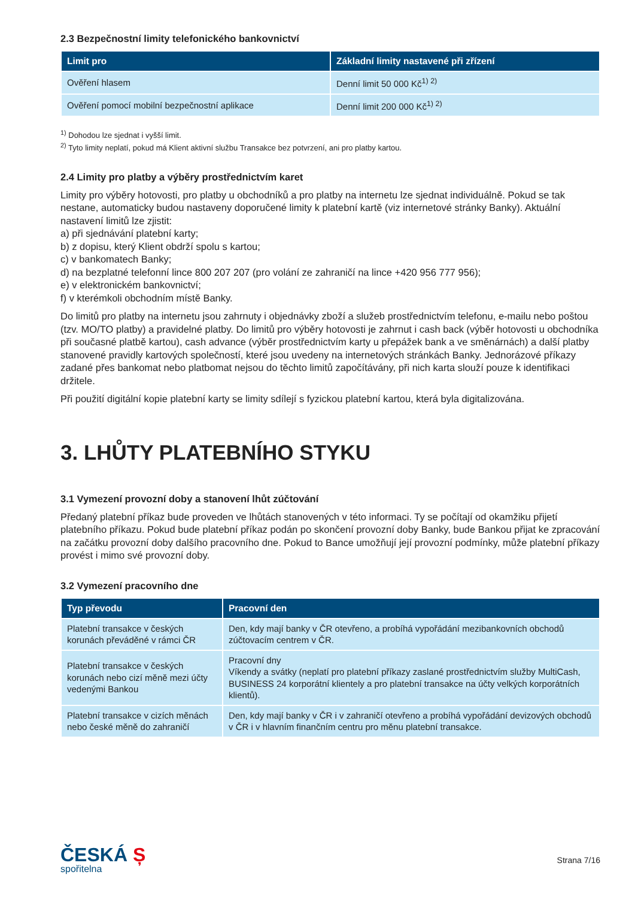2.3 Bezpečnostní limity telefonického bankovnictví
| Limit pro | Základní limity nastavené při zřízení |
| --- | --- |
| Ověření hlasem | Denní limit 50 000 Kč<sup>1) 2)</sup> |
| Ověření pomocí mobilní bezpečnostní aplikace | Denní limit 200 000 Kč<sup>1) 2)</sup> |
<sup>1)</sup> Dohodou lze sjednat i vyšší limit.
<sup>2)</sup> Tyto limity neplatí, pokud má Klient aktivní službu Transakce bez potvrzení, ani pro platby kartou.
2.4 Limity pro platby a výběry prostřednictvím karet
Limity pro výběry hotovosti, pro platby u obchodníků a pro platby na internetu lze sjednat individuálně. Pokud se tak nestane, automaticky budou nastaveny doporučené limity k platební kartě (viz internetové stránky Banky). Aktuální nastavení limitů lze zjistit:
a) při sjednávání platební karty;
b) z dopisu, který Klient obdrží spolu s kartou;
c) v bankomatech Banky;
d) na bezplatné telefonní lince 800 207 207 (pro volání ze zahraničí na lince +420 956 777 956);
e) v elektronickém bankovnictví;
f) v kterémkoli obchodním místě Banky.
Do limitů pro platby na internetu jsou zahrnuty i objednávky zboží a služeb prostřednictvím telefonu, e-mailu nebo poštou (tzv. MO/TO platby) a pravidelné platby. Do limitů pro výběry hotovosti je zahrnut i cash back (výběr hotovosti u obchodníka při současné platbě kartou), cash advance (výběr prostřednictvím karty u přepážek bank a ve směnárnách) a další platby stanovené pravidly kartových společností, které jsou uvedeny na internetových stránkách Banky. Jednorázové příkazy zadané přes bankomat nebo platbomat nejsou do těchto limitů započítávány, při nich karta slouží pouze k identifikaci držitele.
Při použití digitální kopie platební karty se limity sdílejí s fyzickou platební kartou, která byla digitalizována.
3. LHŮTY PLATEBNÍHO STYKU
3.1 Vymezení provozní doby a stanovení lhůt zúčtování
Předaný platební příkaz bude proveden ve lhůtách stanovených v této informaci. Ty se počítají od okamžiku přijetí platebního příkazu. Pokud bude platební příkaz podán po skončení provozní doby Banky, bude Bankou přijat ke zpracování na začátku provozní doby dalšího pracovního dne. Pokud to Bance umožňují její provozní podmínky, může platební příkazy provést i mimo své provozní doby.
3.2 Vymezení pracovního dne
| Typ převodu | Pracovní den |
| --- | --- |
| Platební transakce v českých korunách převáděné v rámci ČR | Den, kdy mají banky v ČR otevřeno, a probíhá vypořádání mezibankovních obchodů zúčtovacím centrem v ČR. |
| Platební transakce v českých korunách nebo cizí měně mezi účty vedenými Bankou | Pracovní dny Víkendy a svátky (neplatí pro platební příkazy zaslané prostřednictvím služby MultiCash, BUSINESS 24 korporátní klientely a pro platební transakce na účty velkých korporátních klientů). |
| Platební transakce v cizích měnách nebo české měně do zahraničí | Den, kdy mají banky v ČR i v zahraničí otevřeno a probíhá vypořádání devizových obchodů v ČR i v hlavním finančním centru pro měnu platební transakce. |
ČESKÁ Ș
spořitelna
Strana 7/16